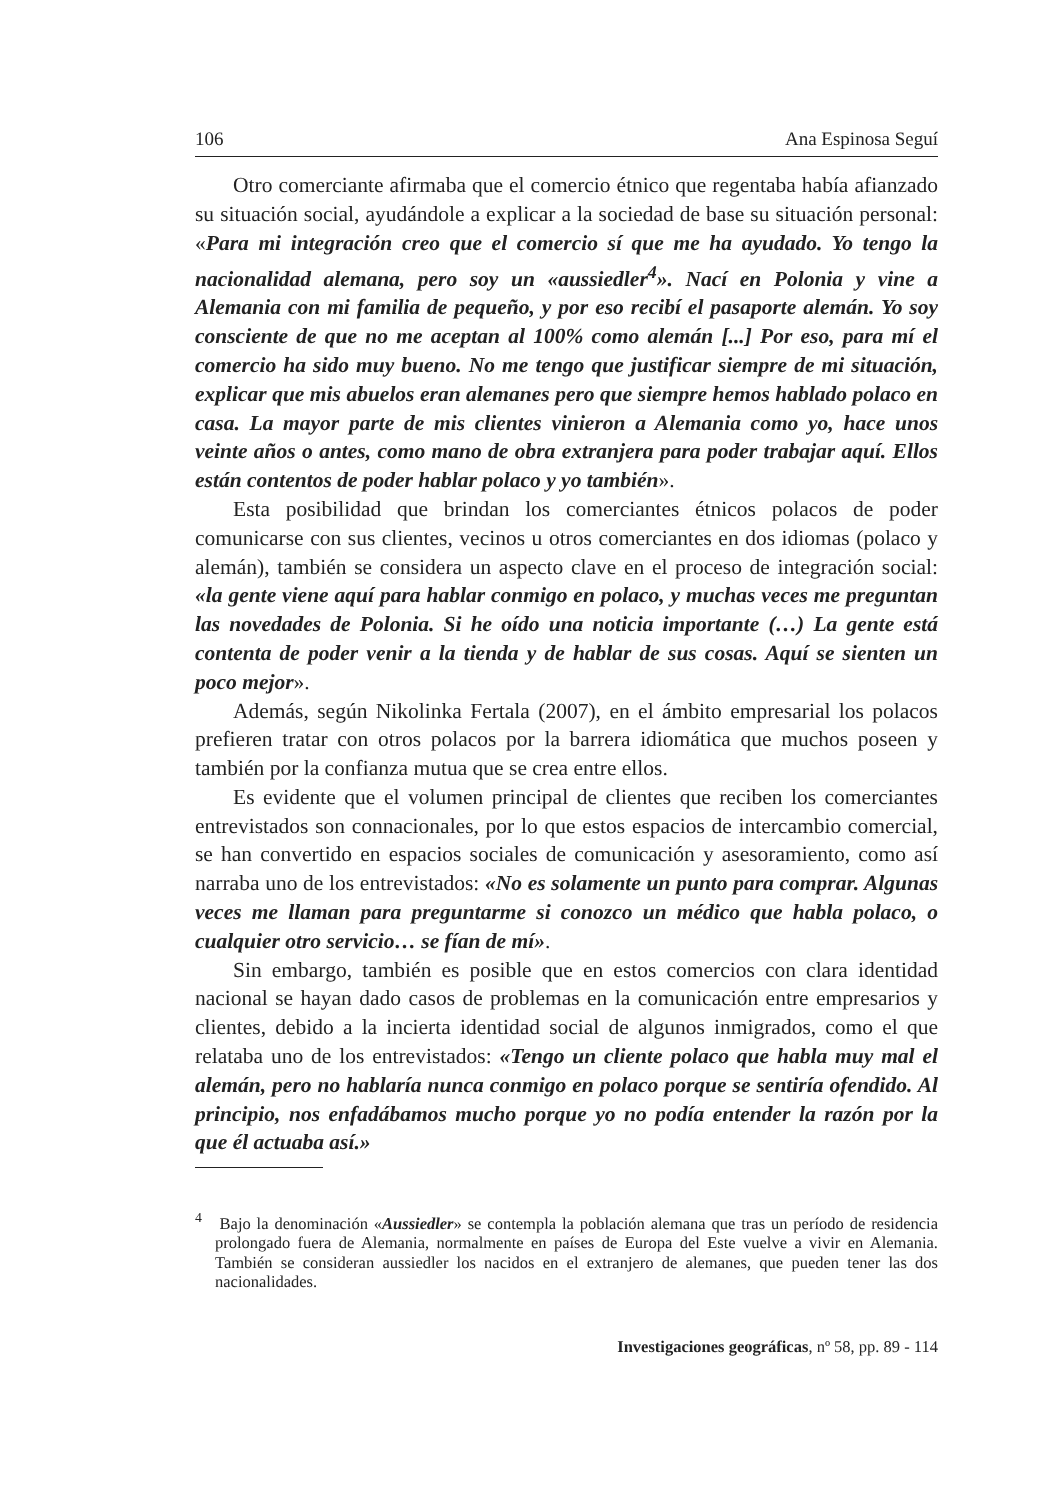106 Ana Espinosa Seguí
Otro comerciante afirmaba que el comercio étnico que regentaba había afianzado su situación social, ayudándole a explicar a la sociedad de base su situación personal: «Para mi integración creo que el comercio sí que me ha ayudado. Yo tengo la nacionalidad alemana, pero soy un «aussiedler<sup>4</sup>». Nací en Polonia y vine a Alemania con mi familia de pequeño, y por eso recibí el pasaporte alemán. Yo soy consciente de que no me aceptan al 100% como alemán [...] Por eso, para mí el comercio ha sido muy bueno. No me tengo que justificar siempre de mi situación, explicar que mis abuelos eran alemanes pero que siempre hemos hablado polaco en casa. La mayor parte de mis clientes vinieron a Alemania como yo, hace unos veinte años o antes, como mano de obra extranjera para poder trabajar aquí. Ellos están contentos de poder hablar polaco y yo también».
Esta posibilidad que brindan los comerciantes étnicos polacos de poder comunicarse con sus clientes, vecinos u otros comerciantes en dos idiomas (polaco y alemán), también se considera un aspecto clave en el proceso de integración social: «la gente viene aquí para hablar conmigo en polaco, y muchas veces me preguntan las novedades de Polonia. Si he oído una noticia importante (…) La gente está contenta de poder venir a la tienda y de hablar de sus cosas. Aquí se sienten un poco mejor».
Además, según Nikolinka Fertala (2007), en el ámbito empresarial los polacos prefieren tratar con otros polacos por la barrera idiomática que muchos poseen y también por la confianza mutua que se crea entre ellos.
Es evidente que el volumen principal de clientes que reciben los comerciantes entrevistados son connacionales, por lo que estos espacios de intercambio comercial, se han convertido en espacios sociales de comunicación y asesoramiento, como así narraba uno de los entrevistados: «No es solamente un punto para comprar. Algunas veces me llaman para preguntarme si conozco un médico que habla polaco, o cualquier otro servicio… se fían de mí».
Sin embargo, también es posible que en estos comercios con clara identidad nacional se hayan dado casos de problemas en la comunicación entre empresarios y clientes, debido a la incierta identidad social de algunos inmigrados, como el que relataba uno de los entrevistados: «Tengo un cliente polaco que habla muy mal el alemán, pero no hablaría nunca conmigo en polaco porque se sentiría ofendido. Al principio, nos enfadábamos mucho porque yo no podía entender la razón por la que él actuaba así.»
<sup>4</sup> Bajo la denominación «Aussiedler» se contempla la población alemana que tras un período de residencia prolongado fuera de Alemania, normalmente en países de Europa del Este vuelve a vivir en Alemania. También se consideran aussiedler los nacidos en el extranjero de alemanes, que pueden tener las dos nacionalidades.
Investigaciones geográficas, nº 58, pp. 89 - 114